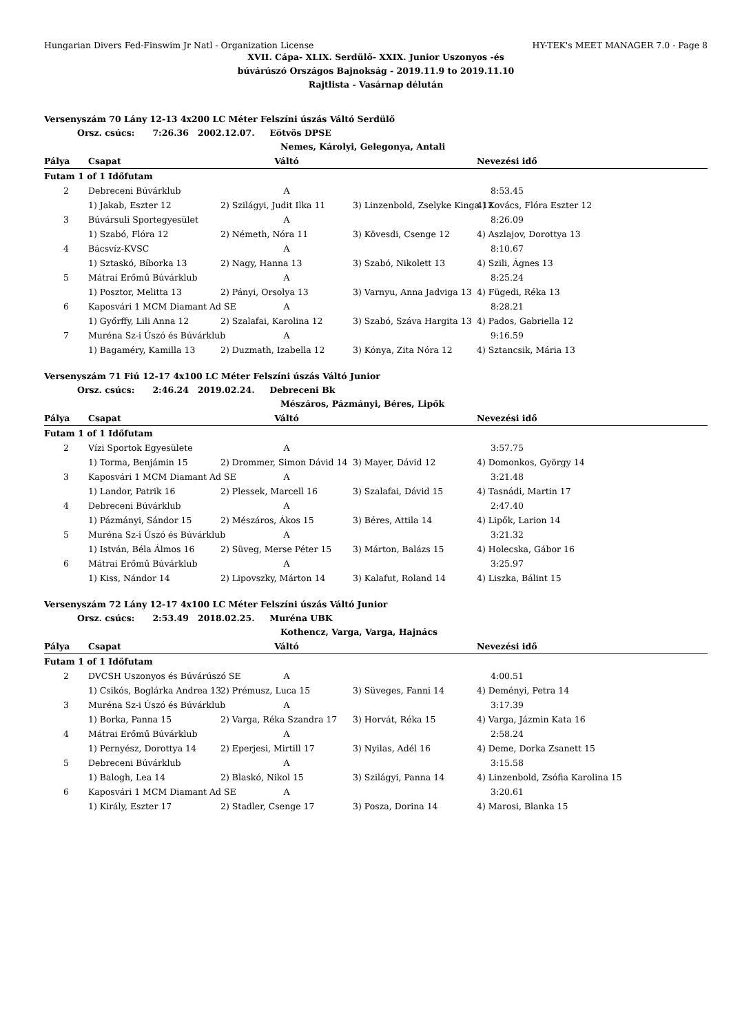Hungarian Divers Fed-Finswim Jr Natl - Organization License HY-TEK's MEET MANAGER 7.0 - Page 8
XVII. Cápa- XLIX. Serdülő- XXIX. Junior Uszonyos -és
búvárúszó Országos Bajnokság - 2019.11.9 to 2019.11.10
Rajtlista - Vasárnap délután
Versenyszám 70 Lány 12-13 4x200 LC Méter Felszíni úszás Váltó Serdülő
Orsz. csúcs: 7:26.36 2002.12.07. Eötvös DPSE
Nemes, Károlyi, Gelegonya, Antali
| Pálya | Csapat | Váltó | | Nevezési idő |
| --- | --- | --- | --- | --- |
| Futam 1 of 1 Időfutam | | | | |
| 2 | Debreceni Búvárklub | A | | 8:53.45 |
| | 1) Jakab, Eszter 12 | 2) Szilágyi, Judit Ilka 11 | 3) Linzenbold, Zselyke Kinga 12 | 4) Kovács, Flóra Eszter 12 |
| 3 | Búvársuli Sportegyesület | A | | 8:26.09 |
| | 1) Szabó, Flóra 12 | 2) Németh, Nóra 11 | 3) Kövesdi, Csenge 12 | 4) Aszlajov, Dorottya 13 |
| 4 | Bácsvíz-KVSC | A | | 8:10.67 |
| | 1) Sztaskó, Bíborka 13 | 2) Nagy, Hanna 13 | 3) Szabó, Nikolett 13 | 4) Szili, Ágnes 13 |
| 5 | Mátrai Erőmű Búvárklub | A | | 8:25.24 |
| | 1) Posztor, Melitta 13 | 2) Pányi, Orsolya 13 | 3) Varnyu, Anna Jadviga 13 | 4) Fügedi, Réka 13 |
| 6 | Kaposvári 1 MCM Diamant Ad SE | A | | 8:28.21 |
| | 1) Győrffy, Lili Anna 12 | 2) Szalafai, Karolina 12 | 3) Szabó, Száva Hargita 13 | 4) Pados, Gabriella 12 |
| 7 | Muréna Sz-i Úszó és Búvárklub | A | | 9:16.59 |
| | 1) Bagaméry, Kamilla 13 | 2) Duzmath, Izabella 12 | 3) Kónya, Zita Nóra 12 | 4) Sztancsik, Mária 13 |
Versenyszám 71 Fiú 12-17 4x100 LC Méter Felszíni úszás Váltó Junior
Orsz. csúcs: 2:46.24 2019.02.24. Debreceni Bk
Mészáros, Pázmányi, Béres, Lipők
| Pálya | Csapat | Váltó | | Nevezési idő |
| --- | --- | --- | --- | --- |
| Futam 1 of 1 Időfutam | | | | |
| 2 | Vízi Sportok Egyesülete | A | | 3:57.75 |
| | 1) Torma, Benjámin 15 | 2) Drommer, Simon Dávid 14 | 3) Mayer, Dávid 12 | 4) Domonkos, György 14 |
| 3 | Kaposvári 1 MCM Diamant Ad SE | A | | 3:21.48 |
| | 1) Landor, Patrik 16 | 2) Plessek, Marcell 16 | 3) Szalafai, Dávid 15 | 4) Tasnádi, Martin 17 |
| 4 | Debreceni Búvárklub | A | | 2:47.40 |
| | 1) Pázmányi, Sándor 15 | 2) Mészáros, Ákos 15 | 3) Béres, Attila 14 | 4) Lipők, Larion 14 |
| 5 | Muréna Sz-i Úszó és Búvárklub | A | | 3:21.32 |
| | 1) István, Béla Álmos 16 | 2) Süveg, Merse Péter 15 | 3) Márton, Balázs 15 | 4) Holecska, Gábor 16 |
| 6 | Mátrai Erőmű Búvárklub | A | | 3:25.97 |
| | 1) Kiss, Nándor 14 | 2) Lipovszky, Márton 14 | 3) Kalafut, Roland 14 | 4) Liszka, Bálint 15 |
Versenyszám 72 Lány 12-17 4x100 LC Méter Felszíni úszás Váltó Junior
Orsz. csúcs: 2:53.49 2018.02.25. Muréna UBK
Kothencz, Varga, Varga, Hajnács
| Pálya | Csapat | Váltó | | Nevezési idő |
| --- | --- | --- | --- | --- |
| Futam 1 of 1 Időfutam | | | | |
| 2 | DVCSH Uszonyos és Búvárúszó SE | A | | 4:00.51 |
| | 1) Csikós, Boglárka Andrea 13 | 2) Prémusz, Luca 15 | 3) Süveges, Fanni 14 | 4) Deményi, Petra 14 |
| 3 | Muréna Sz-i Úszó és Búvárklub | A | | 3:17.39 |
| | 1) Borka, Panna 15 | 2) Varga, Réka Szandra 17 | 3) Horvát, Réka 15 | 4) Varga, Jázmin Kata 16 |
| 4 | Mátrai Erőmű Búvárklub | A | | 2:58.24 |
| | 1) Pernyész, Dorottya 14 | 2) Eperjesi, Mirtill 17 | 3) Nyilas, Adél 16 | 4) Deme, Dorka Zsanett 15 |
| 5 | Debreceni Búvárklub | A | | 3:15.58 |
| | 1) Balogh, Lea 14 | 2) Blaskó, Nikol 15 | 3) Szilágyi, Panna 14 | 4) Linzenbold, Zsófia Karolina 15 |
| 6 | Kaposvári 1 MCM Diamant Ad SE | A | | 3:20.61 |
| | 1) Király, Eszter 17 | 2) Stadler, Csenge 17 | 3) Posza, Dorina 14 | 4) Marosi, Blanka 15 |